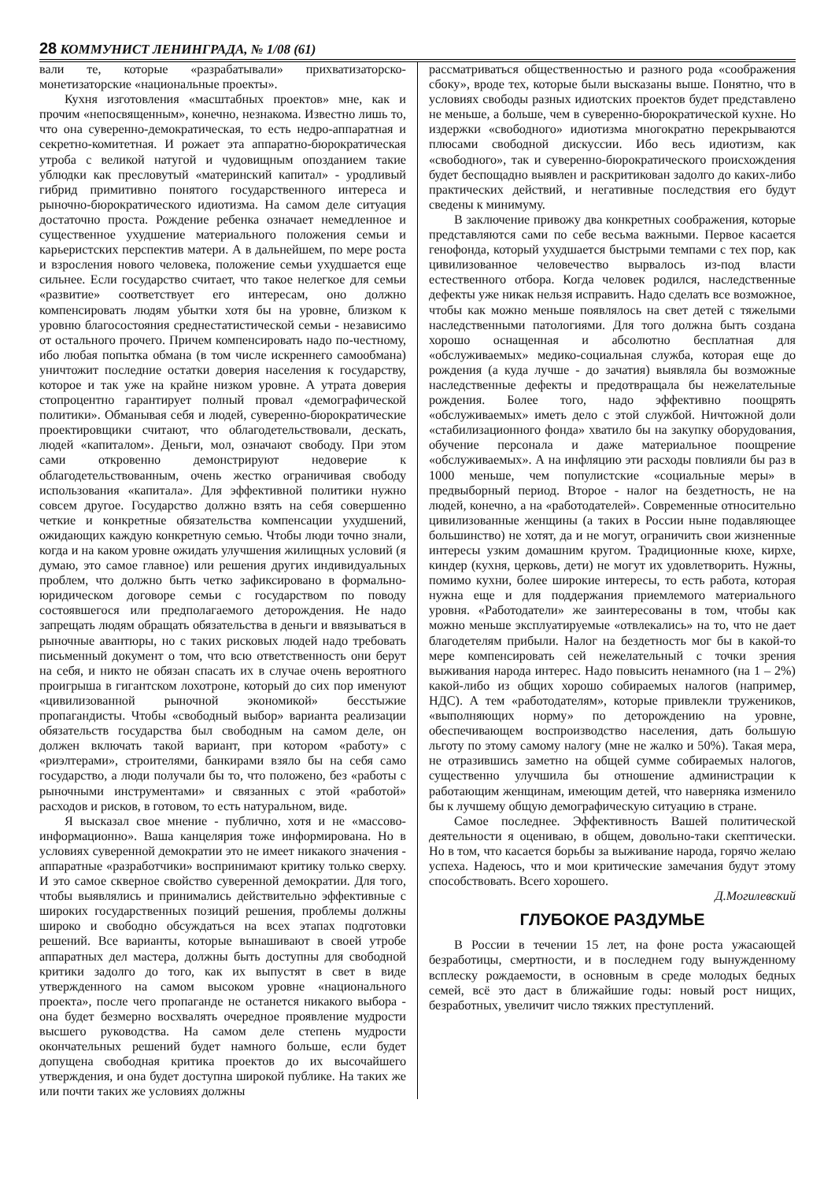28 КОММУНИСТ ЛЕНИНГРАДА, № 1/08 (61)
вали те, которые «разрабатывали» прихватизаторско-монетизаторские «национальные проекты».
Кухня изготовления «масштабных проектов» мне, как и прочим «непосвященным», конечно, незнакома. Известно лишь то, что она суверенно-демократическая, то есть недро-аппаратная и секретно-комитетная. И рожает эта аппаратно-бюрократическая утроба с великой натугой и чудовищным опозданием такие ублюдки как пресловутый «материнский капитал» - уродливый гибрид примитивно понятого государственного интереса и рыночно-бюрократического идиотизма. На самом деле ситуация достаточно проста. Рождение ребенка означает немедленное и существенное ухудшение материального положения семьи и карьеристских перспектив матери. А в дальнейшем, по мере роста и взросления нового человека, положение семьи ухудшается еще сильнее. Если государство считает, что такое нелегкое для семьи «развитие» соответствует его интересам, оно должно компенсировать людям убытки хотя бы на уровне, близком к уровню благосостояния среднестатистической семьи - независимо от остального прочего. Причем компенсировать надо по-честному, ибо любая попытка обмана (в том числе искреннего самообмана) уничтожит последние остатки доверия населения к государству, которое и так уже на крайне низком уровне. А утрата доверия стопроцентно гарантирует полный провал «демографической политики». Обманывая себя и людей, суверенно-бюрократические проектировщики считают, что облагодетельствовали, дескать, людей «капиталом». Деньги, мол, означают свободу. При этом сами откровенно демонстрируют недоверие к облагодетельствованным, очень жестко ограничивая свободу использования «капитала». Для эффективной политики нужно совсем другое. Государство должно взять на себя совершенно четкие и конкретные обязательства компенсации ухудшений, ожидающих каждую конкретную семью. Чтобы люди точно знали, когда и на каком уровне ожидать улучшения жилищных условий (я думаю, это самое главное) или решения других индивидуальных проблем, что должно быть четко зафиксировано в формально-юридическом договоре семьи с государством по поводу состоявшегося или предполагаемого деторождения. Не надо запрещать людям обращать обязательства в деньги и ввязываться в рыночные авантюры, но с таких рисковых людей надо требовать письменный документ о том, что всю ответственность они берут на себя, и никто не обязан спасать их в случае очень вероятного проигрыша в гигантском лохотроне, который до сих пор именуют «цивилизованной рыночной экономикой» бесстыжие пропагандисты. Чтобы «свободный выбор» варианта реализации обязательств государства был свободным на самом деле, он должен включать такой вариант, при котором «работу» с «риэлтерами», строителями, банкирами взяло бы на себя само государство, а люди получали бы то, что положено, без «работы с рыночными инструментами» и связанных с этой «работой» расходов и рисков, в готовом, то есть натуральном, виде.
Я высказал свое мнение - публично, хотя и не «массово-информационно». Ваша канцелярия тоже информирована. Но в условиях суверенной демократии это не имеет никакого значения - аппаратные «разработчики» воспринимают критику только сверху. И это самое скверное свойство суверенной демократии. Для того, чтобы выявлялись и принимались действительно эффективные с широких государственных позиций решения, проблемы должны широко и свободно обсуждаться на всех этапах подготовки решений. Все варианты, которые вынашивают в своей утробе аппаратных дел мастера, должны быть доступны для свободной критики задолго до того, как их выпустят в свет в виде утвержденного на самом высоком уровне «национального проекта», после чего пропаганде не останется никакого выбора - она будет безмерно восхвалять очередное проявление мудрости высшего руководства. На самом деле степень мудрости окончательных решений будет намного больше, если будет допущена свободная критика проектов до их высочайшего утверждения, и она будет доступна широкой публике. На таких же или почти таких же условиях должны
рассматриваться общественностью и разного рода «соображения сбоку», вроде тех, которые были высказаны выше. Понятно, что в условиях свободы разных идиотских проектов будет представлено не меньше, а больше, чем в суверенно-бюрократической кухне. Но издержки «свободного» идиотизма многократно перекрываются плюсами свободной дискуссии. Ибо весь идиотизм, как «свободного», так и суверенно-бюрократического происхождения будет беспощадно выявлен и раскритикован задолго до каких-либо практических действий, и негативные последствия его будут сведены к минимуму.
В заключение привожу два конкретных соображения, которые представляются сами по себе весьма важными. Первое касается генофонда, который ухудшается быстрыми темпами с тех пор, как цивилизованное человечество вырвалось из-под власти естественного отбора. Когда человек родился, наследственные дефекты уже никак нельзя исправить. Надо сделать все возможное, чтобы как можно меньше появлялось на свет детей с тяжелыми наследственными патологиями. Для того должна быть создана хорошо оснащенная и абсолютно бесплатная для «обслуживаемых» медико-социальная служба, которая еще до рождения (а куда лучше - до зачатия) выявляла бы возможные наследственные дефекты и предотвращала бы нежелательные рождения. Более того, надо эффективно поощрять «обслуживаемых» иметь дело с этой службой. Ничтожной доли «стабилизационного фонда» хватило бы на закупку оборудования, обучение персонала и даже материальное поощрение «обслуживаемых». А на инфляцию эти расходы повлияли бы раз в 1000 меньше, чем популистские «социальные меры» в предвыборный период. Второе - налог на бездетность, не на людей, конечно, а на «работодателей». Современные относительно цивилизованные женщины (а таких в России ныне подавляющее большинство) не хотят, да и не могут, ограничить свои жизненные интересы узким домашним кругом. Традиционные кюхе, кирхе, киндер (кухня, церковь, дети) не могут их удовлетворить. Нужны, помимо кухни, более широкие интересы, то есть работа, которая нужна еще и для поддержания приемлемого материального уровня. «Работодатели» же заинтересованы в том, чтобы как можно меньше эксплуатируемые «отвлекались» на то, что не дает благодетелям прибыли. Налог на бездетность мог бы в какой-то мере компенсировать сей нежелательный с точки зрения выживания народа интерес. Надо повысить ненамного (на 1 – 2%) какой-либо из общих хорошо собираемых налогов (например, НДС). А тем «работодателям», которые привлекли тружеников, «выполняющих норму» по деторождению на уровне, обеспечивающем воспроизводство населения, дать большую льготу по этому самому налогу (мне не жалко и 50%). Такая мера, не отразившись заметно на общей сумме собираемых налогов, существенно улучшила бы отношение администрации к работающим женщинам, имеющим детей, что наверняка изменило бы к лучшему общую демографическую ситуацию в стране.
Самое последнее. Эффективность Вашей политической деятельности я оцениваю, в общем, довольно-таки скептически. Но в том, что касается борьбы за выживание народа, горячо желаю успеха. Надеюсь, что и мои критические замечания будут этому способствовать. Всего хорошего.
Д.Могилевский
ГЛУБОКОЕ РАЗДУМЬЕ
В России в течении 15 лет, на фоне роста ужасающей безработицы, смертности, и в последнем году вынужденному всплеску рождаемости, в основным в среде молодых бедных семей, всё это даст в ближайшие годы: новый рост нищих, безработных, увеличит число тяжких преступлений.